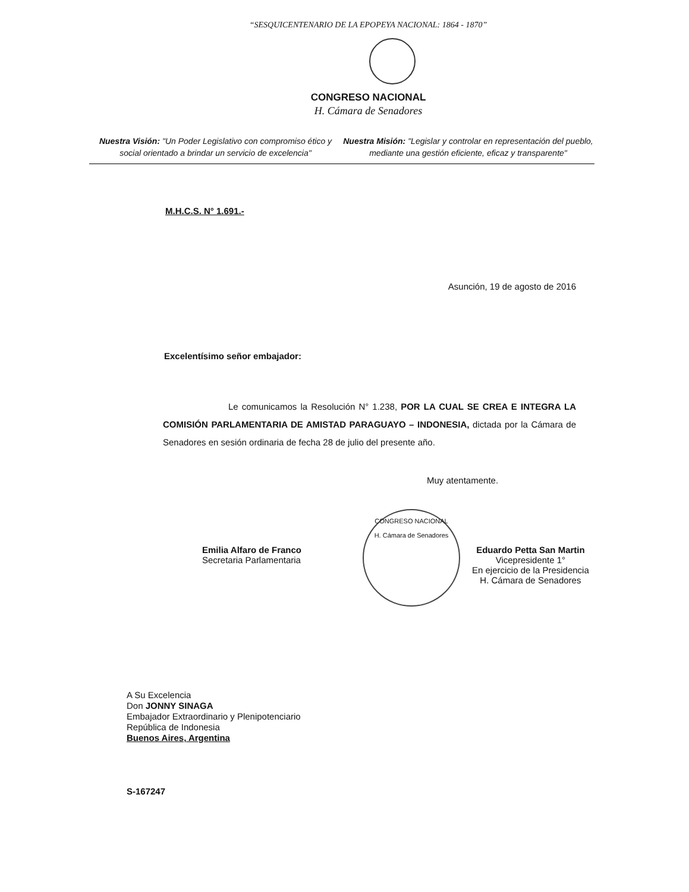“SESQUICENTENARIO DE LA EPOPEYA NACIONAL: 1864 - 1870”
CONGRESO NACIONAL
H. Cámara de Senadores
Nuestra Visión: "Un Poder Legislativo con compromiso ético y social orientado a brindar un servicio de excelencia"
Nuestra Misión: "Legislar y controlar en representación del pueblo, mediante una gestión eficiente, eficaz y transparente"
M.H.C.S. N° 1.691.-
Asunción, 19 de agosto de 2016
Excelentísimo señor embajador:
Le comunicamos la Resolución N° 1.238, POR LA CUAL SE CREA E INTEGRA LA COMISIÓN PARLAMENTARIA DE AMISTAD PARAGUAYO – INDONESIA, dictada por la Cámara de Senadores en sesión ordinaria de fecha 28 de julio del presente año.
Muy atentamente.
Emilia Alfaro de Franco
Secretaria Parlamentaria
CONGRESO NACIONAL
H. Cámara de Senadores
Eduardo Petta San Martin
Vicepresidente 1°
En ejercicio de la Presidencia
H. Cámara de Senadores
A Su Excelencia
Don JONNY SINAGA
Embajador Extraordinario y Plenipotenciario
República de Indonesia
Buenos Aires, Argentina
S-167247